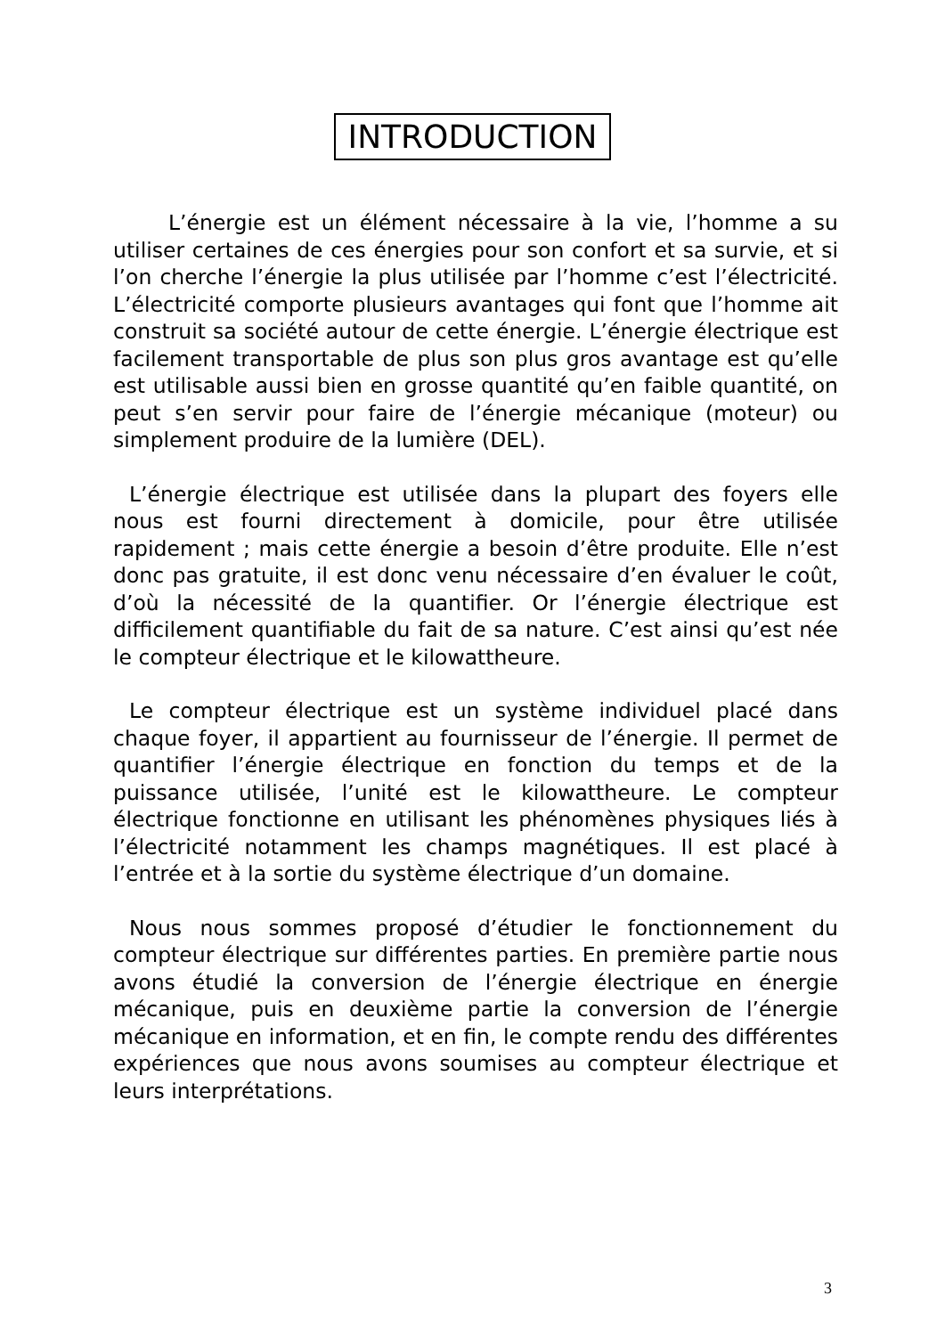INTRODUCTION
L’énergie est un élément nécessaire à la vie, l’homme a su utiliser certaines de ces énergies pour son confort et sa survie, et si l’on cherche l’énergie la plus utilisée par l’homme c’est l’électricité. L’électricité comporte plusieurs avantages qui font que l’homme ait construit sa société autour de cette énergie. L’énergie électrique est facilement transportable de plus son plus gros avantage est qu’elle est utilisable aussi bien en grosse quantité qu’en faible quantité, on peut s’en servir pour faire de l’énergie mécanique (moteur) ou simplement produire de la lumière (DEL).
L’énergie électrique est utilisée dans la plupart des foyers elle nous est fourni directement à domicile, pour être utilisée rapidement ; mais cette énergie a besoin d’être produite. Elle n’est donc pas gratuite, il est donc venu nécessaire d’en évaluer le coût, d’où la nécessité de la quantifier. Or l’énergie électrique est difficilement quantifiable du fait de sa nature. C’est ainsi qu’est née le compteur électrique et le kilowattheure.
Le compteur électrique est un système individuel placé dans chaque foyer, il appartient au fournisseur de l’énergie. Il permet de quantifier l’énergie électrique en fonction du temps et de la puissance utilisée, l’unité est le kilowattheure. Le compteur électrique fonctionne en utilisant les phénomènes physiques liés à l’électricité notamment les champs magnétiques. Il est placé à l’entrée et à la sortie du système électrique d’un domaine.
Nous nous sommes proposé d’étudier le fonctionnement du compteur électrique sur différentes parties. En première partie nous avons étudié la conversion de l’énergie électrique en énergie mécanique, puis en deuxième partie la conversion de l’énergie mécanique en information, et en fin, le compte rendu des différentes expériences que nous avons soumises au compteur électrique et leurs interprétations.
3